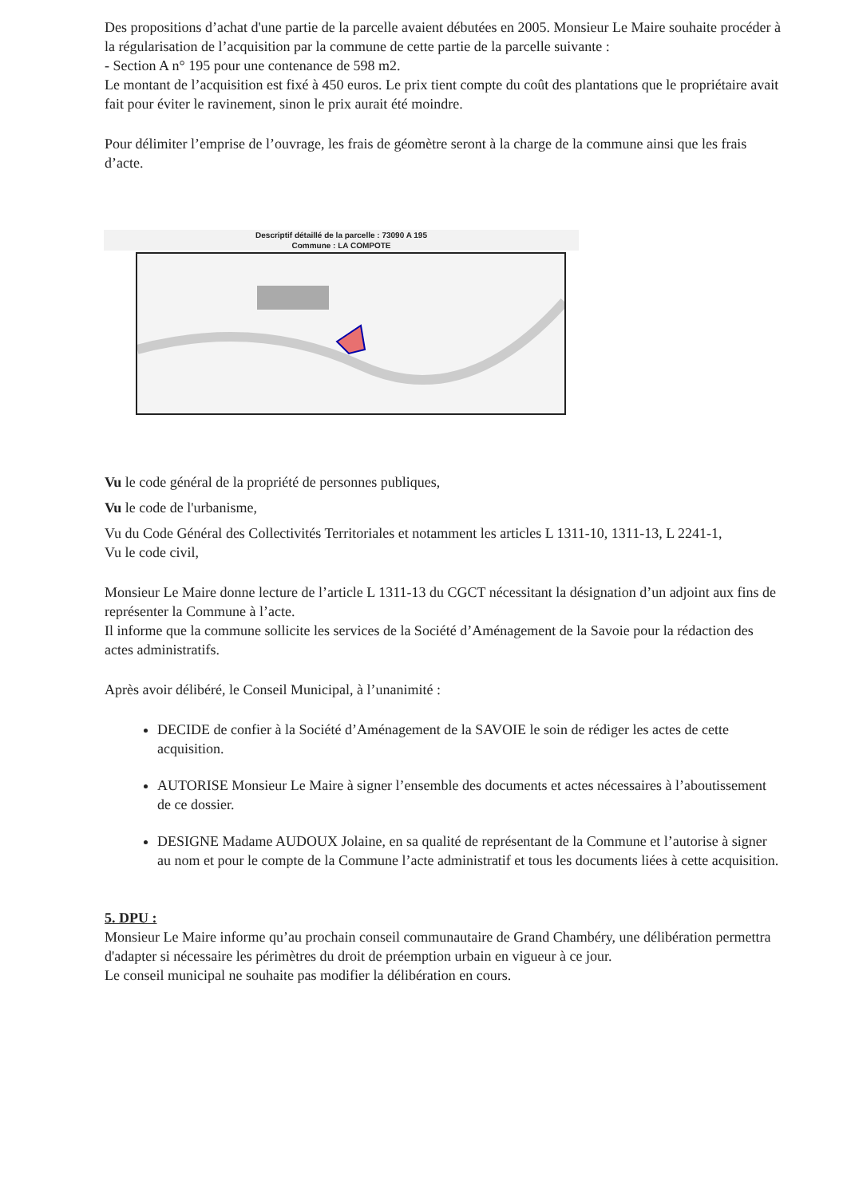Des propositions d’achat d'une partie de la parcelle avaient débutées en 2005. Monsieur Le Maire souhaite procéder à la régularisation de l’acquisition par la commune de cette partie de la parcelle suivante :
- Section A n° 195 pour une contenance de 598 m2.
Le montant de l’acquisition est fixé à 450 euros. Le prix tient compte du coût des plantations que le propriétaire avait fait pour éviter le ravinement, sinon le prix aurait été moindre.
Pour délimiter l’emprise de l’ouvrage, les frais de géomètre seront à la charge de la commune ainsi que les frais d’acte.
Descriptif détaillé de la parcelle : 73090 A 195
Commune : LA COMPOTE
Vu le code général de la propriété de personnes publiques,
Vu le code de l'urbanisme,
Vu du Code Général des Collectivités Territoriales et notamment les articles L 1311-10, 1311-13, L 2241-1,
Vu le code civil,
Monsieur Le Maire donne lecture de l’article L 1311-13 du CGCT nécessitant la désignation d’un adjoint aux fins de représenter la Commune à l’acte.
Il informe que la commune sollicite les services de la Société d’Aménagement de la Savoie pour la rédaction des actes administratifs.
Après avoir délibéré, le Conseil Municipal, à l’unanimité :
DECIDE de confier à la Société d’Aménagement de la SAVOIE le soin de rédiger les actes de cette acquisition.
AUTORISE Monsieur Le Maire à signer l’ensemble des documents et actes nécessaires à l’aboutissement de ce dossier.
DESIGNE Madame AUDOUX Jolaine, en sa qualité de représentant de la Commune et l’autorise à signer au nom et pour le compte de la Commune l’acte administratif et tous les documents liées à cette acquisition.
5. DPU :
Monsieur Le Maire informe qu’au prochain conseil communautaire de Grand Chambéry, une délibération permettra d'adapter si nécessaire les périmètres du droit de préemption urbain en vigueur à ce jour.
Le conseil municipal ne souhaite pas modifier la délibération en cours.